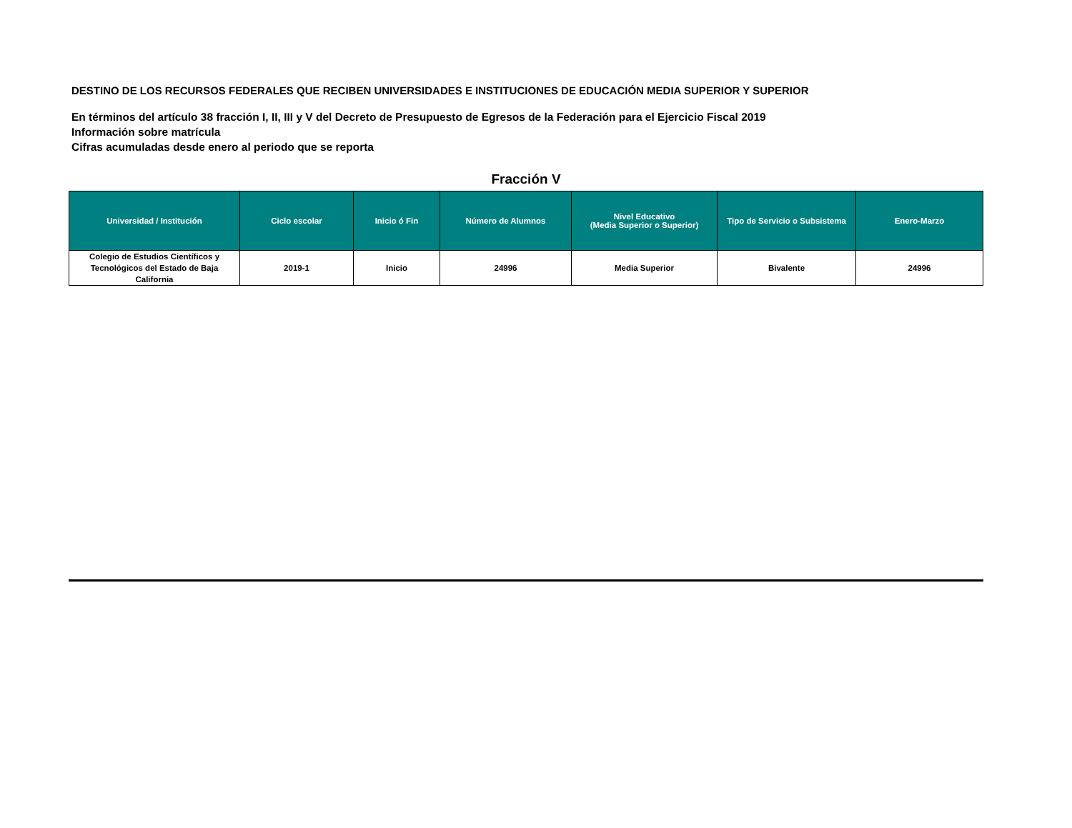DESTINO DE LOS RECURSOS FEDERALES QUE RECIBEN UNIVERSIDADES E INSTITUCIONES DE EDUCACIÓN MEDIA SUPERIOR Y SUPERIOR
En términos del artículo 38 fracción I, II, III y V del Decreto de Presupuesto de Egresos de la Federación para el Ejercicio Fiscal 2019
Información sobre matrícula
Cifras acumuladas desde enero al periodo que se reporta
Fracción V
| Universidad / Institución | Ciclo escolar | Inicio ó Fin | Número de Alumnos | Nivel Educativo (Media Superior o Superior) | Tipo de Servicio o Subsistema | Enero-Marzo |
| --- | --- | --- | --- | --- | --- | --- |
| Colegio de Estudios Científicos y Tecnológicos del Estado de Baja California | 2019-1 | Inicio | 24996 | Media Superior | Bivalente | 24996 |